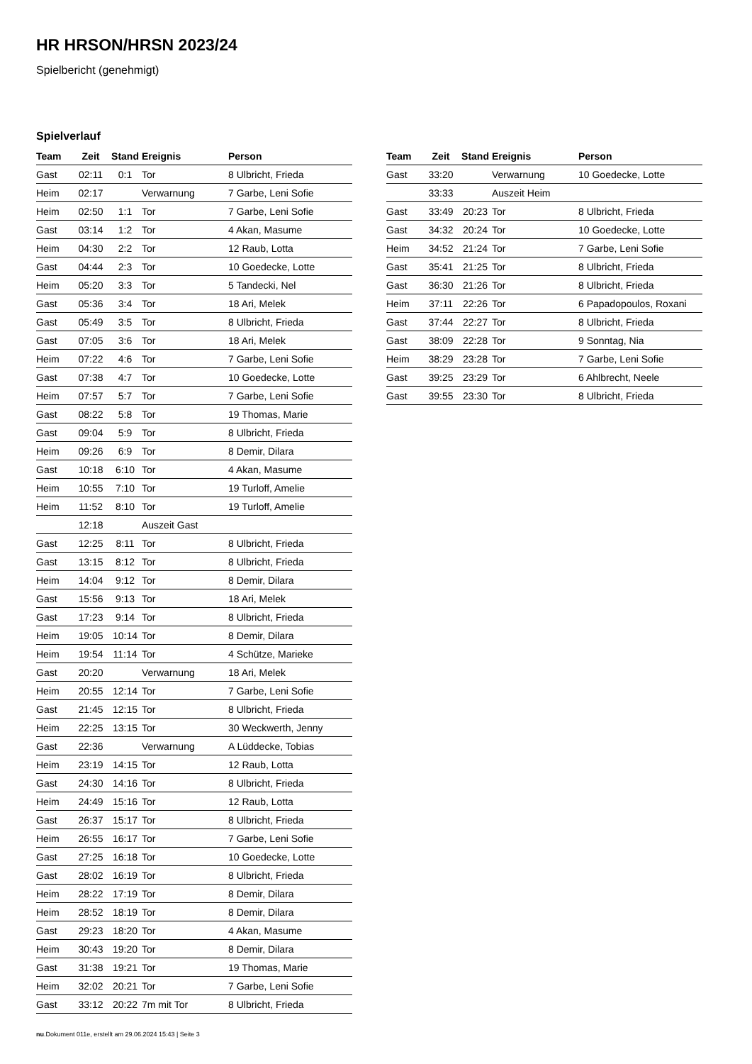HR HRSON/HRSN 2023/24
Spielbericht (genehmigt)
Spielverlauf
| Team | Zeit | Stand | Ereignis | Person |
| --- | --- | --- | --- | --- |
| Gast | 02:11 | 0:1 | Tor | 8 Ulbricht, Frieda |
| Heim | 02:17 | | Verwarnung | 7 Garbe, Leni Sofie |
| Heim | 02:50 | 1:1 | Tor | 7 Garbe, Leni Sofie |
| Gast | 03:14 | 1:2 | Tor | 4 Akan, Masume |
| Heim | 04:30 | 2:2 | Tor | 12 Raub, Lotta |
| Gast | 04:44 | 2:3 | Tor | 10 Goedecke, Lotte |
| Heim | 05:20 | 3:3 | Tor | 5 Tandecki, Nel |
| Gast | 05:36 | 3:4 | Tor | 18 Ari, Melek |
| Gast | 05:49 | 3:5 | Tor | 8 Ulbricht, Frieda |
| Gast | 07:05 | 3:6 | Tor | 18 Ari, Melek |
| Heim | 07:22 | 4:6 | Tor | 7 Garbe, Leni Sofie |
| Gast | 07:38 | 4:7 | Tor | 10 Goedecke, Lotte |
| Heim | 07:57 | 5:7 | Tor | 7 Garbe, Leni Sofie |
| Gast | 08:22 | 5:8 | Tor | 19 Thomas, Marie |
| Gast | 09:04 | 5:9 | Tor | 8 Ulbricht, Frieda |
| Heim | 09:26 | 6:9 | Tor | 8 Demir, Dilara |
| Gast | 10:18 | 6:10 | Tor | 4 Akan, Masume |
| Heim | 10:55 | 7:10 | Tor | 19 Turloff, Amelie |
| Heim | 11:52 | 8:10 | Tor | 19 Turloff, Amelie |
| | 12:18 | | Auszeit Gast | |
| Gast | 12:25 | 8:11 | Tor | 8 Ulbricht, Frieda |
| Gast | 13:15 | 8:12 | Tor | 8 Ulbricht, Frieda |
| Heim | 14:04 | 9:12 | Tor | 8 Demir, Dilara |
| Gast | 15:56 | 9:13 | Tor | 18 Ari, Melek |
| Gast | 17:23 | 9:14 | Tor | 8 Ulbricht, Frieda |
| Heim | 19:05 | 10:14 | Tor | 8 Demir, Dilara |
| Heim | 19:54 | 11:14 | Tor | 4 Schütze, Marieke |
| Gast | 20:20 | | Verwarnung | 18 Ari, Melek |
| Heim | 20:55 | 12:14 | Tor | 7 Garbe, Leni Sofie |
| Gast | 21:45 | 12:15 | Tor | 8 Ulbricht, Frieda |
| Heim | 22:25 | 13:15 | Tor | 30 Weckwerth, Jenny |
| Gast | 22:36 | | Verwarnung | A Lüddecke, Tobias |
| Heim | 23:19 | 14:15 | Tor | 12 Raub, Lotta |
| Gast | 24:30 | 14:16 | Tor | 8 Ulbricht, Frieda |
| Heim | 24:49 | 15:16 | Tor | 12 Raub, Lotta |
| Gast | 26:37 | 15:17 | Tor | 8 Ulbricht, Frieda |
| Heim | 26:55 | 16:17 | Tor | 7 Garbe, Leni Sofie |
| Gast | 27:25 | 16:18 | Tor | 10 Goedecke, Lotte |
| Gast | 28:02 | 16:19 | Tor | 8 Ulbricht, Frieda |
| Heim | 28:22 | 17:19 | Tor | 8 Demir, Dilara |
| Heim | 28:52 | 18:19 | Tor | 8 Demir, Dilara |
| Gast | 29:23 | 18:20 | Tor | 4 Akan, Masume |
| Heim | 30:43 | 19:20 | Tor | 8 Demir, Dilara |
| Gast | 31:38 | 19:21 | Tor | 19 Thomas, Marie |
| Heim | 32:02 | 20:21 | Tor | 7 Garbe, Leni Sofie |
| Gast | 33:12 | 20:22 | 7m mit Tor | 8 Ulbricht, Frieda |
| Team | Zeit | Stand | Ereignis | Person |
| --- | --- | --- | --- | --- |
| Gast | 33:20 | | Verwarnung | 10 Goedecke, Lotte |
| | 33:33 | | Auszeit Heim | |
| Gast | 33:49 | 20:23 | Tor | 8 Ulbricht, Frieda |
| Gast | 34:32 | 20:24 | Tor | 10 Goedecke, Lotte |
| Heim | 34:52 | 21:24 | Tor | 7 Garbe, Leni Sofie |
| Gast | 35:41 | 21:25 | Tor | 8 Ulbricht, Frieda |
| Gast | 36:30 | 21:26 | Tor | 8 Ulbricht, Frieda |
| Heim | 37:11 | 22:26 | Tor | 6 Papadopoulos, Roxani |
| Gast | 37:44 | 22:27 | Tor | 8 Ulbricht, Frieda |
| Gast | 38:09 | 22:28 | Tor | 9 Sonntag, Nia |
| Heim | 38:29 | 23:28 | Tor | 7 Garbe, Leni Sofie |
| Gast | 39:25 | 23:29 | Tor | 6 Ahlbrecht, Neele |
| Gast | 39:55 | 23:30 | Tor | 8 Ulbricht, Frieda |
nu.Dokument 011e, erstellt am 29.06.2024 15:43 | Seite 3